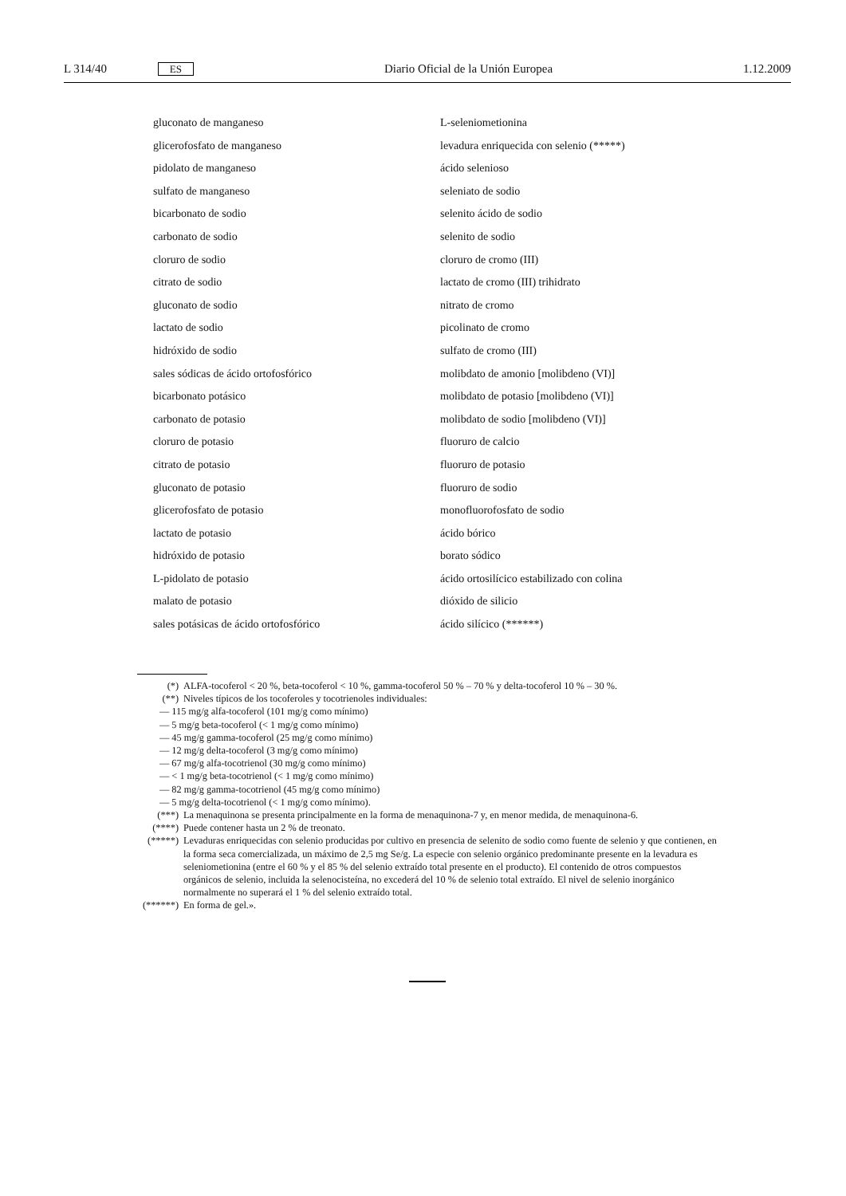L 314/40 ES Diario Oficial de la Unión Europea 1.12.2009
gluconato de manganeso
glicerofosfato de manganeso
pidolato de manganeso
sulfato de manganeso
bicarbonato de sodio
carbonato de sodio
cloruro de sodio
citrato de sodio
gluconato de sodio
lactato de sodio
hidróxido de sodio
sales sódicas de ácido ortofosfórico
bicarbonato potásico
carbonato de potasio
cloruro de potasio
citrato de potasio
gluconato de potasio
glicerofosfato de potasio
lactato de potasio
hidróxido de potasio
L-pidolato de potasio
malato de potasio
sales potásicas de ácido ortofosfórico
L-seleniometionina
levadura enriquecida con selenio (*****)
ácido selenioso
seleniato de sodio
selenito ácido de sodio
selenito de sodio
cloruro de cromo (III)
lactato de cromo (III) trihidrato
nitrato de cromo
picolinato de cromo
sulfato de cromo (III)
molibdato de amonio [molibdeno (VI)]
molibdato de potasio [molibdeno (VI)]
molibdato de sodio [molibdeno (VI)]
fluoruro de calcio
fluoruro de potasio
fluoruro de sodio
monofluorofosfato de sodio
ácido bórico
borato sódico
ácido ortosilícico estabilizado con colina
dióxido de silicio
ácido silícico (******)
(*) ALFA-tocoferol < 20 %, beta-tocoferol < 10 %, gamma-tocoferol 50 % – 70 % y delta-tocoferol 10 % – 30 %.
(**) Niveles típicos de los tocoferoles y tocotrienoles individuales:
— 115 mg/g alfa-tocoferol (101 mg/g como mínimo)
— 5 mg/g beta-tocoferol (< 1 mg/g como mínimo)
— 45 mg/g gamma-tocoferol (25 mg/g como mínimo)
— 12 mg/g delta-tocoferol (3 mg/g como mínimo)
— 67 mg/g alfa-tocotrienol (30 mg/g como mínimo)
— < 1 mg/g beta-tocotrienol (< 1 mg/g como mínimo)
— 82 mg/g gamma-tocotrienol (45 mg/g como mínimo)
— 5 mg/g delta-tocotrienol (< 1 mg/g como mínimo).
(***) La menaquinona se presenta principalmente en la forma de menaquinona-7 y, en menor medida, de menaquinona-6.
(****) Puede contener hasta un 2 % de treonato.
(*****) Levaduras enriquecidas con selenio producidas por cultivo en presencia de selenito de sodio como fuente de selenio y que contienen, en la forma seca comercializada, un máximo de 2,5 mg Se/g. La especie con selenio orgánico predominante presente en la levadura es seleniometionina (entre el 60 % y el 85 % del selenio extraído total presente en el producto). El contenido de otros compuestos orgánicos de selenio, incluida la selenocisteína, no excederá del 10 % de selenio total extraído. El nivel de selenio inorgánico normalmente no superará el 1 % del selenio extraído total.
(******) En forma de gel.».